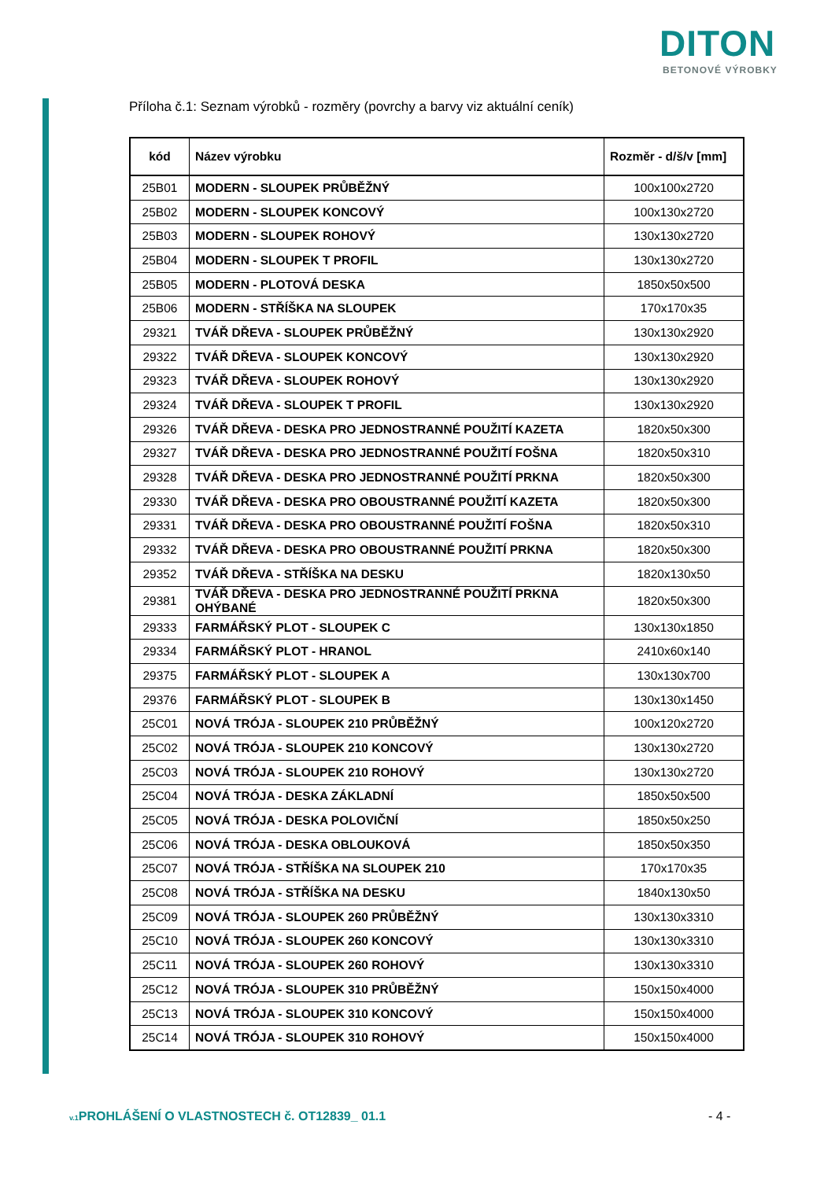DITON
BETONOVÉ VÝROBKY
Příloha č.1: Seznam výrobků - rozměry (povrchy a barvy viz aktuální ceník)
| kód | Název výrobku | Rozměr - d/š/v [mm] |
| --- | --- | --- |
| 25B01 | MODERN - SLOUPEK PRŮBĚŽNÝ | 100x100x2720 |
| 25B02 | MODERN - SLOUPEK KONCOVÝ | 100x130x2720 |
| 25B03 | MODERN - SLOUPEK ROHOVÝ | 130x130x2720 |
| 25B04 | MODERN - SLOUPEK T PROFIL | 130x130x2720 |
| 25B05 | MODERN - PLOTOVÁ DESKA | 1850x50x500 |
| 25B06 | MODERN - STŘÍŠKA NA SLOUPEK | 170x170x35 |
| 29321 | TVÁŘ DŘEVA - SLOUPEK PRŮBĚŽNÝ | 130x130x2920 |
| 29322 | TVÁŘ DŘEVA - SLOUPEK KONCOVÝ | 130x130x2920 |
| 29323 | TVÁŘ DŘEVA - SLOUPEK ROHOVÝ | 130x130x2920 |
| 29324 | TVÁŘ DŘEVA - SLOUPEK T PROFIL | 130x130x2920 |
| 29326 | TVÁŘ DŘEVA - DESKA PRO JEDNOSTRANNÉ POUŽITÍ KAZETA | 1820x50x300 |
| 29327 | TVÁŘ DŘEVA - DESKA PRO JEDNOSTRANNÉ POUŽITÍ FOŠNA | 1820x50x310 |
| 29328 | TVÁŘ DŘEVA - DESKA PRO JEDNOSTRANNÉ POUŽITÍ PRKNA | 1820x50x300 |
| 29330 | TVÁŘ DŘEVA - DESKA PRO OBOUSTRANNÉ POUŽITÍ KAZETA | 1820x50x300 |
| 29331 | TVÁŘ DŘEVA - DESKA PRO OBOUSTRANNÉ POUŽITÍ FOŠNA | 1820x50x310 |
| 29332 | TVÁŘ DŘEVA - DESKA PRO OBOUSTRANNÉ POUŽITÍ PRKNA | 1820x50x300 |
| 29352 | TVÁŘ DŘEVA - STŘÍŠKA NA DESKU | 1820x130x50 |
| 29381 | TVÁŘ DŘEVA - DESKA PRO JEDNOSTRANNÉ POUŽITÍ PRKNA OHÝBANÉ | 1820x50x300 |
| 29333 | FARMÁŘSKÝ PLOT - SLOUPEK C | 130x130x1850 |
| 29334 | FARMÁŘSKÝ PLOT - HRANOL | 2410x60x140 |
| 29375 | FARMÁŘSKÝ PLOT - SLOUPEK A | 130x130x700 |
| 29376 | FARMÁŘSKÝ PLOT - SLOUPEK B | 130x130x1450 |
| 25C01 | NOVÁ TRÓJA - SLOUPEK 210 PRŮBĚŽNÝ | 100x120x2720 |
| 25C02 | NOVÁ TRÓJA - SLOUPEK 210 KONCOVÝ | 130x130x2720 |
| 25C03 | NOVÁ TRÓJA - SLOUPEK 210 ROHOVÝ | 130x130x2720 |
| 25C04 | NOVÁ TRÓJA - DESKA ZÁKLADNÍ | 1850x50x500 |
| 25C05 | NOVÁ TRÓJA - DESKA POLOVIČNÍ | 1850x50x250 |
| 25C06 | NOVÁ TRÓJA - DESKA OBLOUKOVÁ | 1850x50x350 |
| 25C07 | NOVÁ TRÓJA - STŘÍŠKA NA SLOUPEK 210 | 170x170x35 |
| 25C08 | NOVÁ TRÓJA - STŘÍŠKA NA DESKU | 1840x130x50 |
| 25C09 | NOVÁ TRÓJA - SLOUPEK 260 PRŮBĚŽNÝ | 130x130x3310 |
| 25C10 | NOVÁ TRÓJA - SLOUPEK 260 KONCOVÝ | 130x130x3310 |
| 25C11 | NOVÁ TRÓJA - SLOUPEK 260 ROHOVÝ | 130x130x3310 |
| 25C12 | NOVÁ TRÓJA - SLOUPEK 310 PRŮBĚŽNÝ | 150x150x4000 |
| 25C13 | NOVÁ TRÓJA - SLOUPEK 310 KONCOVÝ | 150x150x4000 |
| 25C14 | NOVÁ TRÓJA - SLOUPEK 310 ROHOVÝ | 150x150x4000 |
v.1 PROHLÁŠENÍ O VLASTNOSTECH č. OT12839_ 01.1
- 4 -